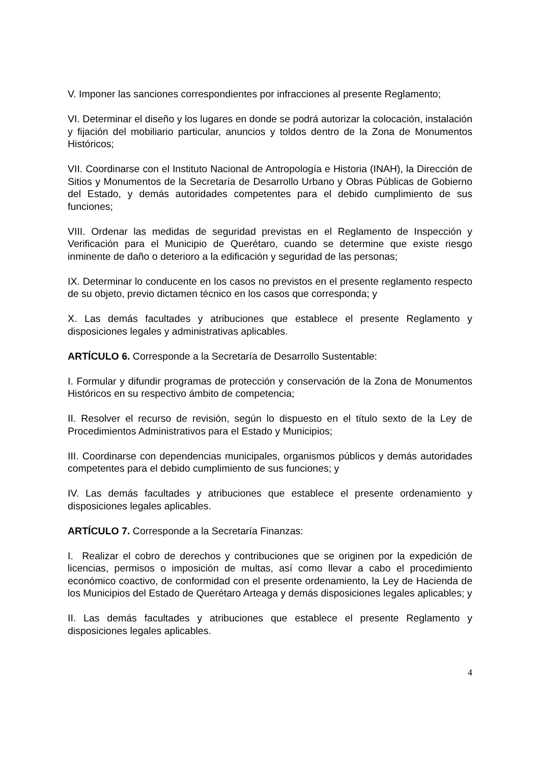V. Imponer las sanciones correspondientes por infracciones al presente Reglamento;
VI. Determinar el diseño y los lugares en donde se podrá autorizar la colocación, instalación y fijación del mobiliario particular, anuncios y toldos dentro de la Zona de Monumentos Históricos;
VII. Coordinarse con el Instituto Nacional de Antropología e Historia (INAH), la Dirección de Sitios y Monumentos de la Secretaría de Desarrollo Urbano y Obras Públicas de Gobierno del Estado, y demás autoridades competentes para el debido cumplimiento de sus funciones;
VIII. Ordenar las medidas de seguridad previstas en el Reglamento de Inspección y Verificación para el Municipio de Querétaro, cuando se determine que existe riesgo inminente de daño o deterioro a la edificación y seguridad de las personas;
IX. Determinar lo conducente en los casos no previstos en el presente reglamento respecto de su objeto, previo dictamen técnico en los casos que corresponda; y
X. Las demás facultades y atribuciones que establece el presente Reglamento y disposiciones legales y administrativas aplicables.
ARTÍCULO 6. Corresponde a la Secretaría de Desarrollo Sustentable:
I. Formular y difundir programas de protección y conservación de la Zona de Monumentos Históricos en su respectivo ámbito de competencia;
II. Resolver el recurso de revisión, según lo dispuesto en el título sexto de la Ley de Procedimientos Administrativos para el Estado y Municipios;
III. Coordinarse con dependencias municipales, organismos públicos y demás autoridades competentes para el debido cumplimiento de sus funciones; y
IV. Las demás facultades y atribuciones que establece el presente ordenamiento y disposiciones legales aplicables.
ARTÍCULO 7. Corresponde a la Secretaría Finanzas:
I. Realizar el cobro de derechos y contribuciones que se originen por la expedición de licencias, permisos o imposición de multas, así como llevar a cabo el procedimiento económico coactivo, de conformidad con el presente ordenamiento, la Ley de Hacienda de los Municipios del Estado de Querétaro Arteaga y demás disposiciones legales aplicables; y
II. Las demás facultades y atribuciones que establece el presente Reglamento y disposiciones legales aplicables.
4